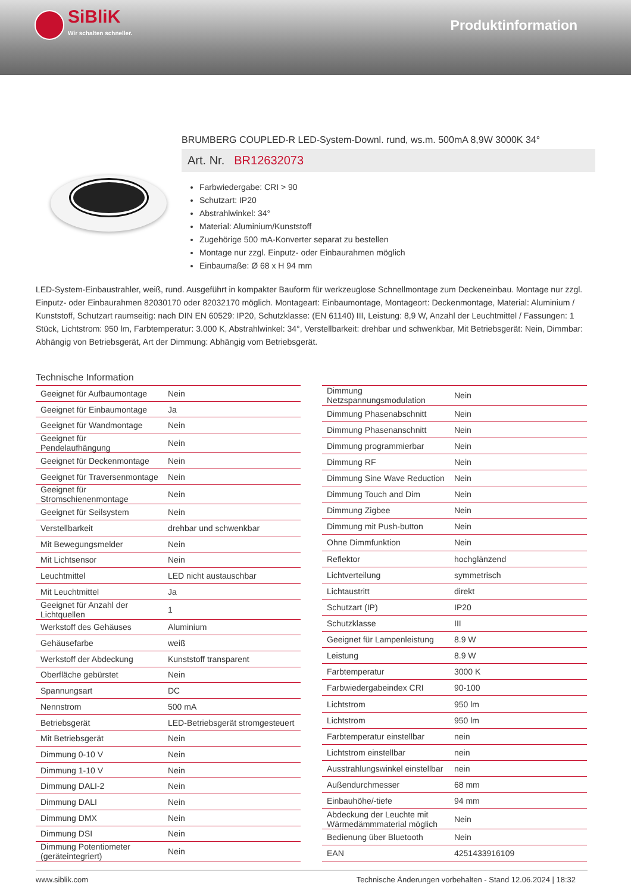SiBliK
Wir schalten schneller.
Produktinformation
BRUMBERG COUPLED-R LED-System-Downl. rund, ws.m. 500mA 8,9W 3000K 34°
Art. Nr. BR12632073
Farbwiedergabe: CRI > 90
Schutzart: IP20
Abstrahlwinkel: 34°
Material: Aluminium/Kunststoff
Zugehörige 500 mA-Konverter separat zu bestellen
Montage nur zzgl. Einputz- oder Einbaurahmen möglich
Einbaumaße: Ø 68 x H 94 mm
LED-System-Einbaustrahler, weiß, rund. Ausgeführt in kompakter Bauform für werkzeuglose Schnellmontage zum Deckeneinbau. Montage nur zzgl. Einputz- oder Einbaurahmen 82030170 oder 82032170 möglich. Montageart: Einbaumontage, Montageort: Deckenmontage, Material: Aluminium / Kunststoff, Schutzart raumseitig: nach DIN EN 60529: IP20, Schutzklasse: (EN 61140) III, Leistung: 8,9 W, Anzahl der Leuchtmittel / Fassungen: 1 Stück, Lichtstrom: 950 lm, Farbtemperatur: 3.000 K, Abstrahlwinkel: 34°, Verstellbarkeit: drehbar und schwenkbar, Mit Betriebsgerät: Nein, Dimmbar: Abhängig von Betriebsgerät, Art der Dimmung: Abhängig vom Betriebsgerät.
Technische Information
| Geeignet für Aufbaumontage | Nein |
| Geeignet für Einbaumontage | Ja |
| Geeignet für Wandmontage | Nein |
| Geeignet für Pendelaufhängung | Nein |
| Geeignet für Deckenmontage | Nein |
| Geeignet für Traversenmontage | Nein |
| Geeignet für Stromschienenmontage | Nein |
| Geeignet für Seilsystem | Nein |
| Verstellbarkeit | drehbar und schwenkbar |
| Mit Bewegungsmelder | Nein |
| Mit Lichtsensor | Nein |
| Leuchtmittel | LED nicht austauschbar |
| Mit Leuchtmittel | Ja |
| Geeignet für Anzahl der Lichtquellen | 1 |
| Werkstoff des Gehäuses | Aluminium |
| Gehäusefarbe | weiß |
| Werkstoff der Abdeckung | Kunststoff transparent |
| Oberfläche gebürstet | Nein |
| Spannungsart | DC |
| Nennstrom | 500 mA |
| Betriebsgerät | LED-Betriebsgerät stromgesteuert |
| Mit Betriebsgerät | Nein |
| Dimmung 0-10 V | Nein |
| Dimmung 1-10 V | Nein |
| Dimmung DALI-2 | Nein |
| Dimmung DALI | Nein |
| Dimmung DMX | Nein |
| Dimmung DSI | Nein |
| Dimmung Potentiometer (geräteintegriert) | Nein |
| Dimmung Netzspannungsmodulation | Nein |
| Dimmung Phasenabschnitt | Nein |
| Dimmung Phasenanschnitt | Nein |
| Dimmung programmierbar | Nein |
| Dimmung RF | Nein |
| Dimmung Sine Wave Reduction | Nein |
| Dimmung Touch and Dim | Nein |
| Dimmung Zigbee | Nein |
| Dimmung mit Push-button | Nein |
| Ohne Dimmfunktion | Nein |
| Reflektor | hochglänzend |
| Lichtverteilung | symmetrisch |
| Lichtaustritt | direkt |
| Schutzart (IP) | IP20 |
| Schutzklasse | III |
| Geeignet für Lampenleistung | 8.9 W |
| Leistung | 8.9 W |
| Farbtemperatur | 3000 K |
| Farbwiedergabeindex CRI | 90-100 |
| Lichtstrom | 950 lm |
| Lichtstrom | 950 lm |
| Farbtemperatur einstellbar | nein |
| Lichtstrom einstellbar | nein |
| Ausstrahlungswinkel einstellbar | nein |
| Außendurchmesser | 68 mm |
| Einbauhöhe/-tiefe | 94 mm |
| Abdeckung der Leuchte mit Wärmedämmmaterial möglich | Nein |
| Bedienung über Bluetooth | Nein |
| EAN | 4251433916109 |
www.siblik.com Technische Änderungen vorbehalten - Stand 12.06.2024 | 18:32